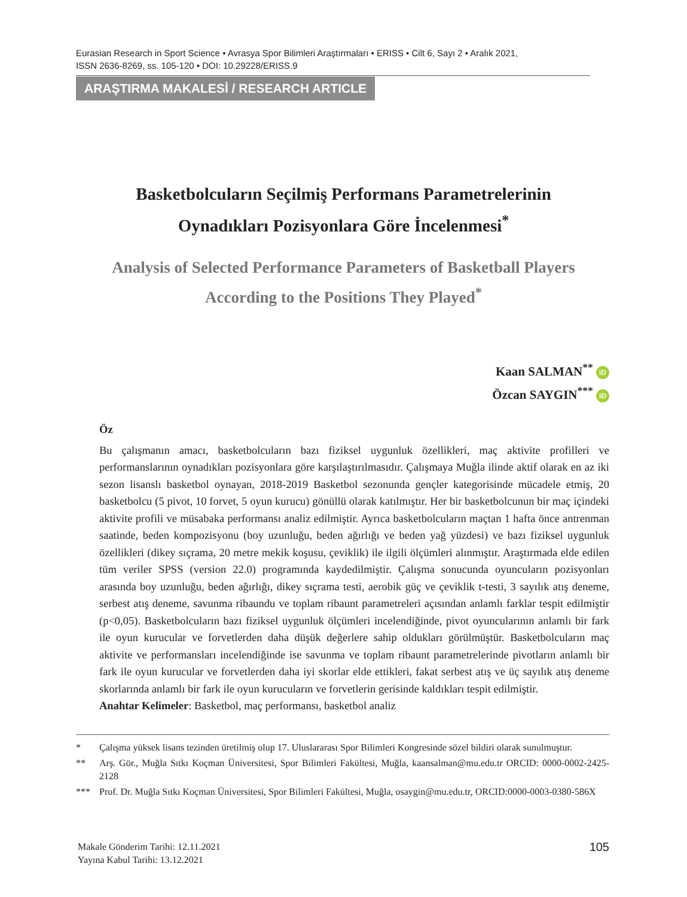Eurasian Research in Sport Science • Avrasya Spor Bilimleri Araştırmaları • ERISS • Cilt 6, Sayı 2 • Aralık 2021,
ISSN 2636-8269, ss. 105-120 • DOI: 10.29228/ERISS.9
ARAŞTIRMA MAKALESİ / RESEARCH ARTICLE
Basketbolcuların Seçilmiş Performans Parametrelerinin
Oynadıkları Pozisyonlara Göre İncelenmesi<sup>*</sup>
Analysis of Selected Performance Parameters of Basketball Players
According to the Positions They Played<sup>*</sup>
Kaan SALMAN<sup>**</sup> iD
Özcan SAYGIN<sup>***</sup> iD
Öz
Bu çalışmanın amacı, basketbolcuların bazı fiziksel uygunluk özellikleri, maç aktivite profilleri ve performanslarının oynadıkları pozisyonlara göre karşılaştırılmasıdır. Çalışmaya Muğla ilinde aktif olarak en az iki sezon lisanslı basketbol oynayan, 2018-2019 Basketbol sezonunda gençler kategorisinde mücadele etmiş, 20 basketbolcu (5 pivot, 10 forvet, 5 oyun kurucu) gönüllü olarak katılmıştır. Her bir basketbolcunun bir maç içindeki aktivite profili ve müsabaka performansı analiz edilmiştir. Ayrıca basketbolcuların maçtan 1 hafta önce antrenman saatinde, beden kompozisyonu (boy uzunluğu, beden ağırlığı ve beden yağ yüzdesi) ve bazı fiziksel uygunluk özellikleri (dikey sıçrama, 20 metre mekik koşusu, çeviklik) ile ilgili ölçümleri alınmıştır. Araştırmada elde edilen tüm veriler SPSS (version 22.0) programında kaydedilmiştir. Çalışma sonucunda oyuncuların pozisyonları arasında boy uzunluğu, beden ağırlığı, dikey sıçrama testi, aerobik güç ve çeviklik t-testi, 3 sayılık atış deneme, serbest atış deneme, savunma ribaundu ve toplam ribaunt parametreleri açısından anlamlı farklar tespit edilmiştir (p<0,05). Basketbolcuların bazı fiziksel uygunluk ölçümleri incelendiğinde, pivot oyuncularının anlamlı bir fark ile oyun kurucular ve forvetlerden daha düşük değerlere sahip oldukları görülmüştür. Basketbolcuların maç aktivite ve performansları incelendiğinde ise savunma ve toplam ribaunt parametrelerinde pivotların anlamlı bir fark ile oyun kurucular ve forvetlerden daha iyi skorlar elde ettikleri, fakat serbest atış ve üç sayılık atış deneme skorlarında anlamlı bir fark ile oyun kurucuların ve forvetlerin gerisinde kaldıkları tespit edilmiştir.
Anahtar Kelimeler: Basketbol, maç performansı, basketbol analiz
* Çalışma yüksek lisans tezinden üretilmiş olup 17. Uluslararası Spor Bilimleri Kongresinde sözel bildiri olarak sunulmuştur.
** Arş. Gör., Muğla Sıtkı Koçman Üniversitesi, Spor Bilimleri Fakültesi, Muğla, kaansalman@mu.edu.tr ORCID: 0000-0002-2425-2128
*** Prof. Dr. Muğla Sıtkı Koçman Üniversitesi, Spor Bilimleri Fakültesi, Muğla, osaygin@mu.edu.tr, ORCID:0000-0003-0380-586X
Makale Gönderim Tarihi: 12.11.2021
Yayına Kabul Tarihi: 13.12.2021
105